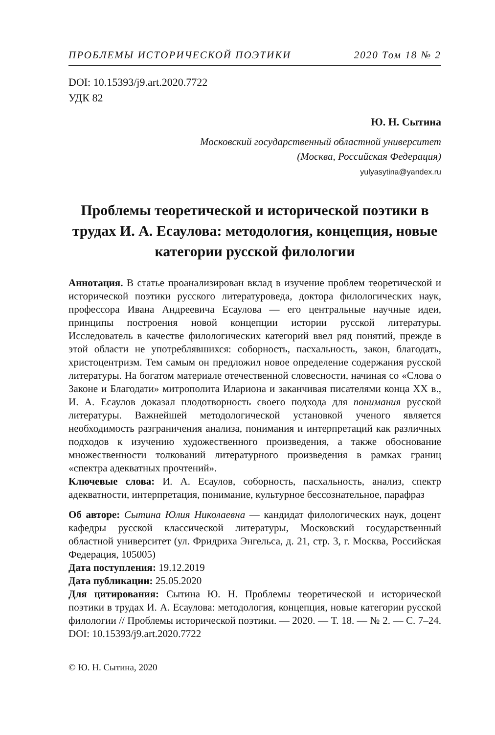ПРОБЛЕМЫ ИСТОРИЧЕСКОЙ ПОЭТИКИ 2020 Том 18 № 2
DOI: 10.15393/j9.art.2020.7722
УДК 82
Ю. Н. Сытина
Московский государственный областной университет
(Москва, Российская Федерация)
yulyasytina@yandex.ru
Проблемы теоретической и исторической поэтики в трудах И. А. Есаулова: методология, концепция, новые категории русской филологии
Аннотация. В статье проанализирован вклад в изучение проблем теоретической и исторической поэтики русского литературоведа, доктора филологических наук, профессора Ивана Андреевича Есаулова — его центральные научные идеи, принципы построения новой концепции истории русской литературы. Исследователь в качестве филологических категорий ввел ряд понятий, прежде в этой области не употреблявшихся: соборность, пасхальность, закон, благодать, христоцентризм. Тем самым он предложил новое определение содержания русской литературы. На богатом материале отечественной словесности, начиная со «Слова о Законе и Благодати» митрополита Илариона и заканчивая писателями конца XX в., И. А. Есаулов доказал плодотворность своего подхода для понимания русской литературы. Важнейшей методологической установкой ученого является необходимость разграничения анализа, понимания и интерпретаций как различных подходов к изучению художественного произведения, а также обоснование множественности толкований литературного произведения в рамках границ «спектра адекватных прочтений».
Ключевые слова: И. А. Есаулов, соборность, пасхальность, анализ, спектр адекватности, интерпретация, понимание, культурное бессознательное, парафраз
Об авторе: Сытина Юлия Николаевна — кандидат филологических наук, доцент кафедры русской классической литературы, Московский государственный областной университет (ул. Фридриха Энгельса, д. 21, стр. 3, г. Москва, Российская Федерация, 105005)
Дата поступления: 19.12.2019
Дата публикации: 25.05.2020
Для цитирования: Сытина Ю. Н. Проблемы теоретической и исторической поэтики в трудах И. А. Есаулова: методология, концепция, новые категории русской филологии // Проблемы исторической поэтики. — 2020. — Т. 18. — № 2. — С. 7–24. DOI: 10.15393/j9.art.2020.7722
© Ю. Н. Сытина, 2020